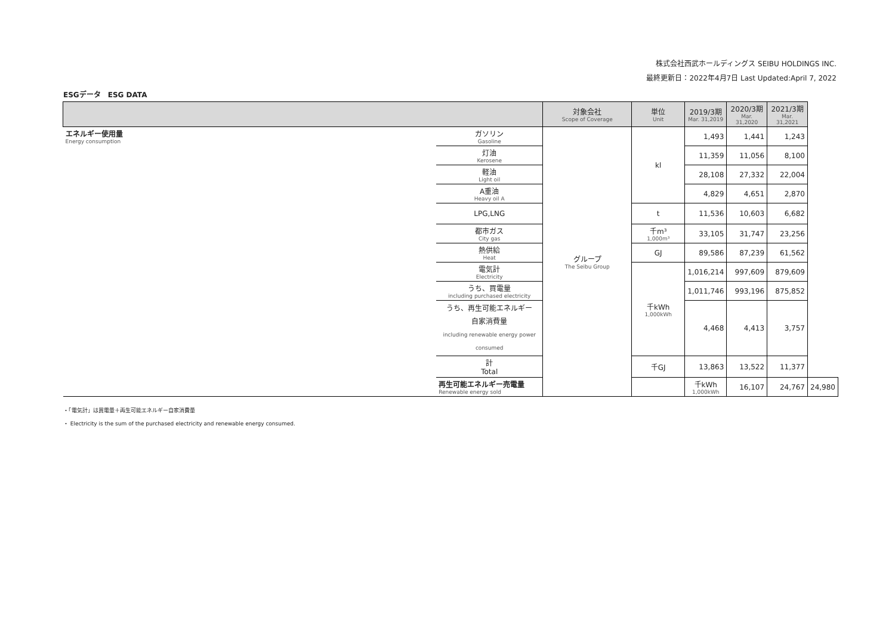株式会社西武ホールディングス SEIBU HOLDINGS INC.
最終更新日：2022年4月7日 Last Updated:April 7, 2022
ESGデータ　ESG DATA
| | | 対象会社 Scope of Coverage | 単位 Unit | 2019/3期 Mar. 31,2019 | 2020/3期 Mar. 31,2020 | 2021/3期 Mar. 31,2021 | |
| --- | --- | --- | --- | --- | --- | --- | --- |
| エネルギー使用量 Energy consumption | ガソリン Gasoline | グループ The Seibu Group | kl | 1,493 | 1,441 | 1,243 | |
| | 灯油 Kerosene | | | 11,359 | 11,056 | 8,100 | |
| | 軽油 Light oil | | | 28,108 | 27,332 | 22,004 | |
| | A重油 Heavy oil A | | | 4,829 | 4,651 | 2,870 | |
| | LPG,LNG | | t | 11,536 | 10,603 | 6,682 | |
| | 都市ガス City gas | | 千m³ 1,000m³ | 33,105 | 31,747 | 23,256 | |
| | 熱供給 Heat | | GJ | 89,586 | 87,239 | 61,562 | |
| | 電気計 Electricity | | 千kWh 1,000kWh | 1,016,214 | 997,609 | 879,609 | |
| | うち、買電量 including purchased electricity | | | 1,011,746 | 993,196 | 875,852 | |
| | うち、再生可能エネルギー 自家消費量 including renewable energy power consumed | | | 4,468 | 4,413 | 3,757 | |
| | 計 Total | | 千GJ | 13,863 | 13,522 | 11,377 | |
| | 再生可能エネルギー売電量 Renewable energy sold | | | 千kWh 1,000kWh | 16,107 | 24,767 | 24,980 |
・「電気計」は買電量＋再生可能エネルギー自家消費量
・ Electricity is the sum of the purchased electricity and renewable energy consumed.